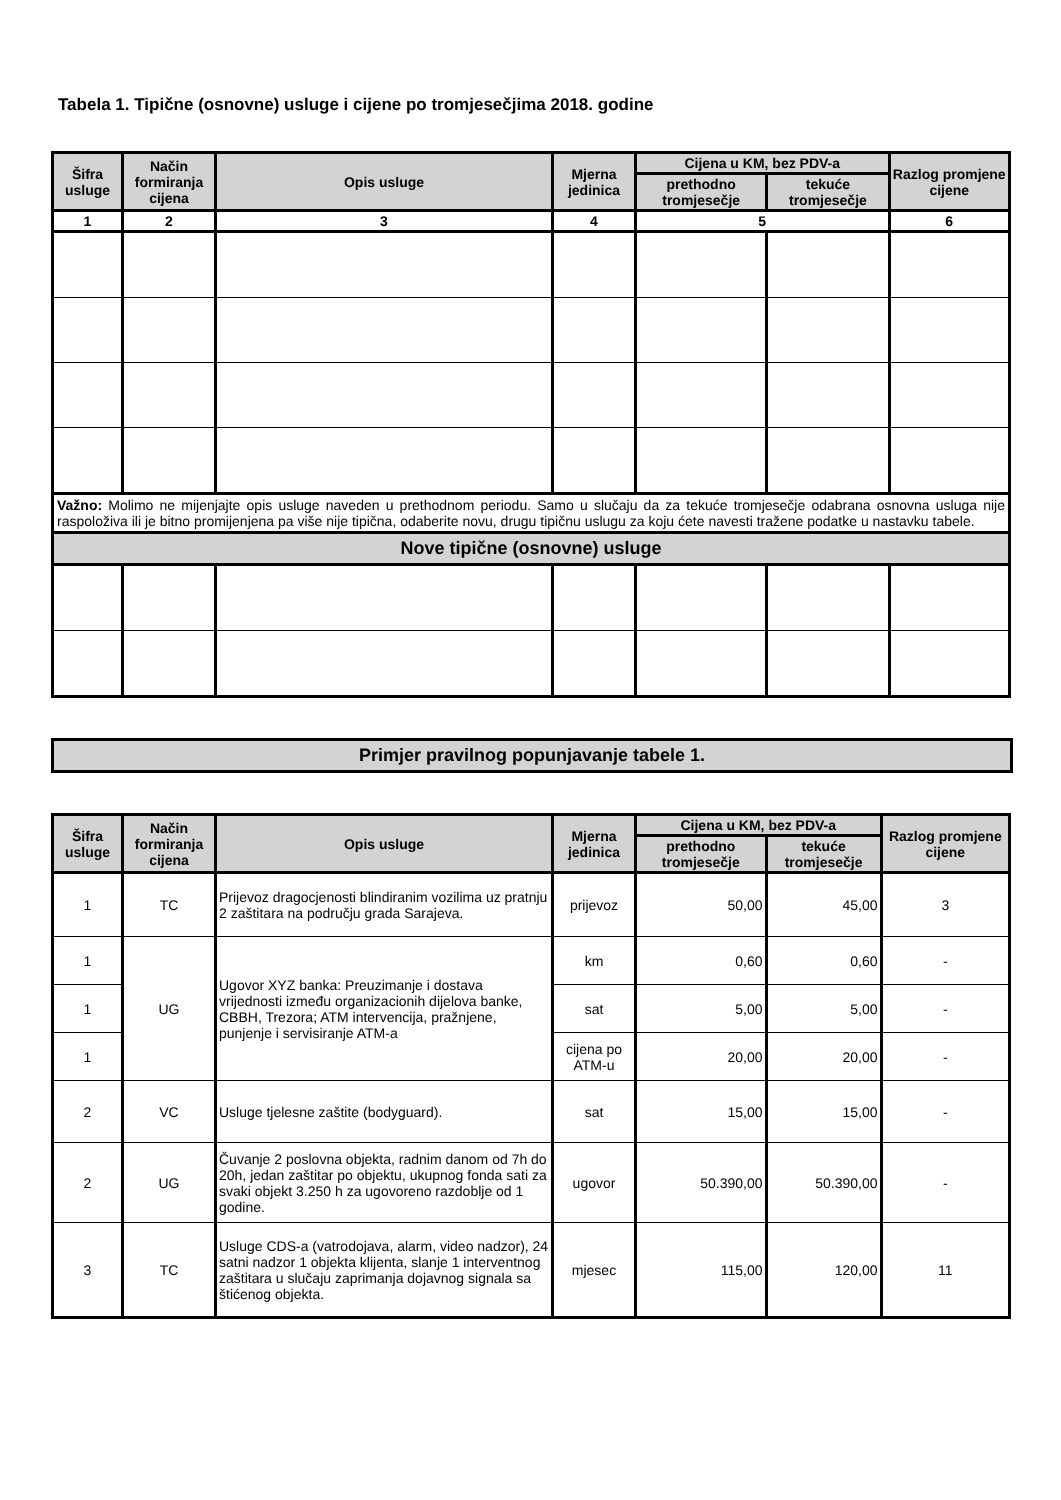Tabela 1. Tipične (osnovne) usluge i cijene po tromjesečjima 2018. godine
| Šifra usluge | Način formiranja cijena | Opis usluge | Mjerna jedinica | Cijena u KM, bez PDV-a | | Razlog promjene cijene |
| --- | --- | --- | --- | --- | --- | --- |
| | | | | prethodno tromjesečje | tekuće tromjesečje | |
| 1 | 2 | 3 | 4 | 5 | | 6 |
| Važno: Molimo ne mijenjajte opis usluge naveden u prethodnom periodu. Samo u slučaju da za tekuće tromjesečje odabrana osnovna usluga nije raspoloživa ili je bitno promijenjena pa više nije tipična, odaberite novu, drugu tipičnu uslugu za koju ćete navesti tražene podatke u nastavku tabele. | | | | | | |
| Nove tipične (osnovne) usluge | | | | | | |
Primjer pravilnog popunjavanje tabele 1.
| Šifra usluge | Način formiranja cijena | Opis usluge | Mjerna jedinica | Cijena u KM, bez PDV-a | | Razlog promjene cijene |
| --- | --- | --- | --- | --- | --- | --- |
| | | | | prethodno tromjesečje | tekuće tromjesečje | |
| 1 | TC | Prijevoz dragocjenosti blindiranim vozilima uz pratnju 2 zaštitara na području grada Sarajeva. | prijevoz | 50,00 | 45,00 | 3 |
| 1 | UG | Ugovor XYZ banka: Preuzimanje i dostava vrijednosti između organizacionih dijelova banke, CBBH, Trezora; ATM intervencija, pražnjene, punjenje i servisiranje ATM-a | km | 0,60 | 0,60 | - |
| 1 | | | sat | 5,00 | 5,00 | - |
| 1 | | | cijena po ATM-u | 20,00 | 20,00 | - |
| 2 | VC | Usluge tjelesne zaštite (bodyguard). | sat | 15,00 | 15,00 | - |
| 2 | UG | Čuvanje 2 poslovna objekta, radnim danom od 7h do 20h, jedan zaštitar po objektu, ukupnog fonda sati za svaki objekt 3.250 h za ugovoreno razdoblje od 1 godine. | ugovor | 50.390,00 | 50.390,00 | - |
| 3 | TC | Usluge CDS-a (vatrodojava, alarm, video nadzor), 24 satni nadzor 1 objekta klijenta, slanje 1 interventnog zaštitara u slučaju zaprimanja dojavnog signala sa štićenog objekta. | mjesec | 115,00 | 120,00 | 11 |